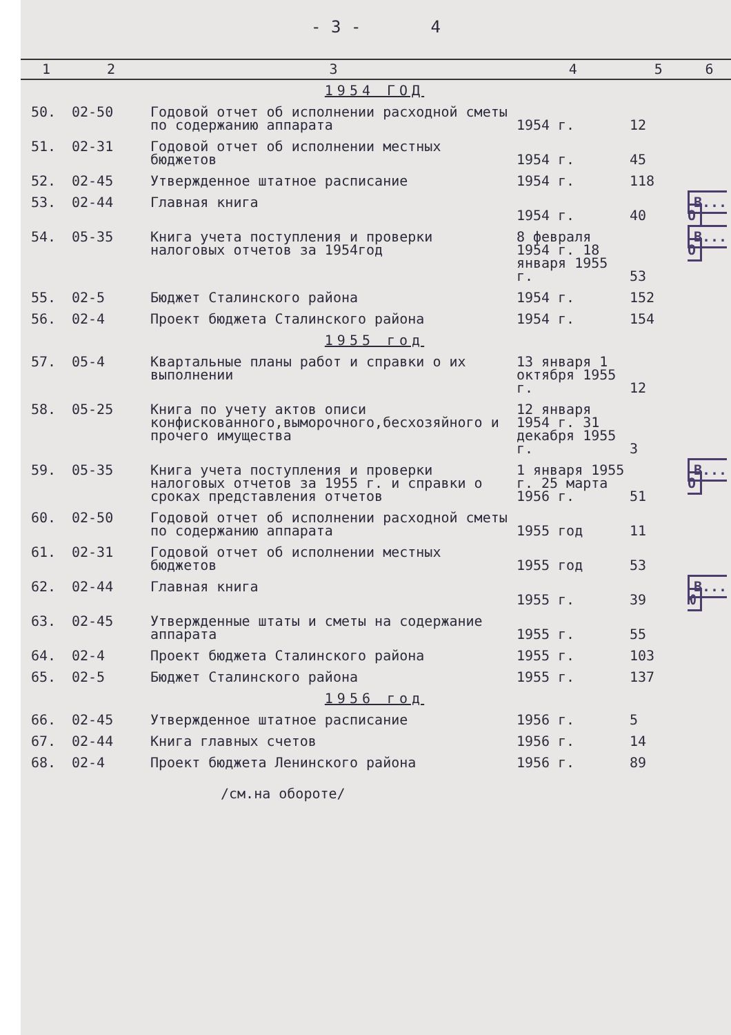- 3 - 4
| 1 | 2 | 3 | 4 | 5 | 6 |
| --- | --- | --- | --- | --- | --- |
| 1954 ГОД | | | | | |
| 50. | 02-50 | Годовой отчет об исполнении расходной сметы по содержанию аппарата | 1954 г. | 12 | |
| 51. | 02-31 | Годовой отчет об исполнении местных бюджетов | 1954 г. | 45 | |
| 52. | 02-45 | Утвержденное штатное расписание | 1954 г. | 118 | |
| 53. | 02-44 | Главная книга | 1954 г. | 40 | В... О |
| 54. | 05-35 | Книга учета поступления и проверки налоговых отчетов за 1954год | 8 февраля 1954 г. 18 января 1955 г. | 53 | В... О |
| 55. | 02-5 | Бюджет Сталинского района | 1954 г. | 152 | |
| 56. | 02-4 | Проект бюджета Сталинского района | 1954 г. | 154 | |
| 1955 год | | | | | |
| 57. | 05-4 | Квартальные планы работ и справки о их выполнении | 13 января 1 октября 1955 г. | 12 | |
| 58. | 05-25 | Книга по учету актов описи конфискованного,выморочного,бесхозяйного и прочего имущества | 12 января 1954 г. 31 декабря 1955 г. | 3 | |
| 59. | 05-35 | Книга учета поступления и проверки налоговых отчетов за 1955 г. и справки о сроках представления отчетов | 1 января 1955 г. 25 марта 1956 г. | 51 | В... О |
| 60. | 02-50 | Годовой отчет об исполнении расходной сметы по содержанию аппарата | 1955 год | 11 | |
| 61. | 02-31 | Годовой отчет об исполнении местных бюджетов | 1955 год | 53 | |
| 62. | 02-44 | Главная книга | 1955 г. | 39 | В... Ю |
| 63. | 02-45 | Утвержденные штаты и сметы на содержание аппарата | 1955 г. | 55 | |
| 64. | 02-4 | Проект бюджета Сталинского района | 1955 г. | 103 | |
| 65. | 02-5 | Бюджет Сталинского района | 1955 г. | 137 | |
| 1956 год | | | | | |
| 66. | 02-45 | Утвержденное штатное расписание | 1956 г. | 5 | |
| 67. | 02-44 | Книга главных счетов | 1956 г. | 14 | |
| 68. | 02-4 | Проект бюджета Ленинского района | 1956 г. | 89 | |
/см.на обороте/